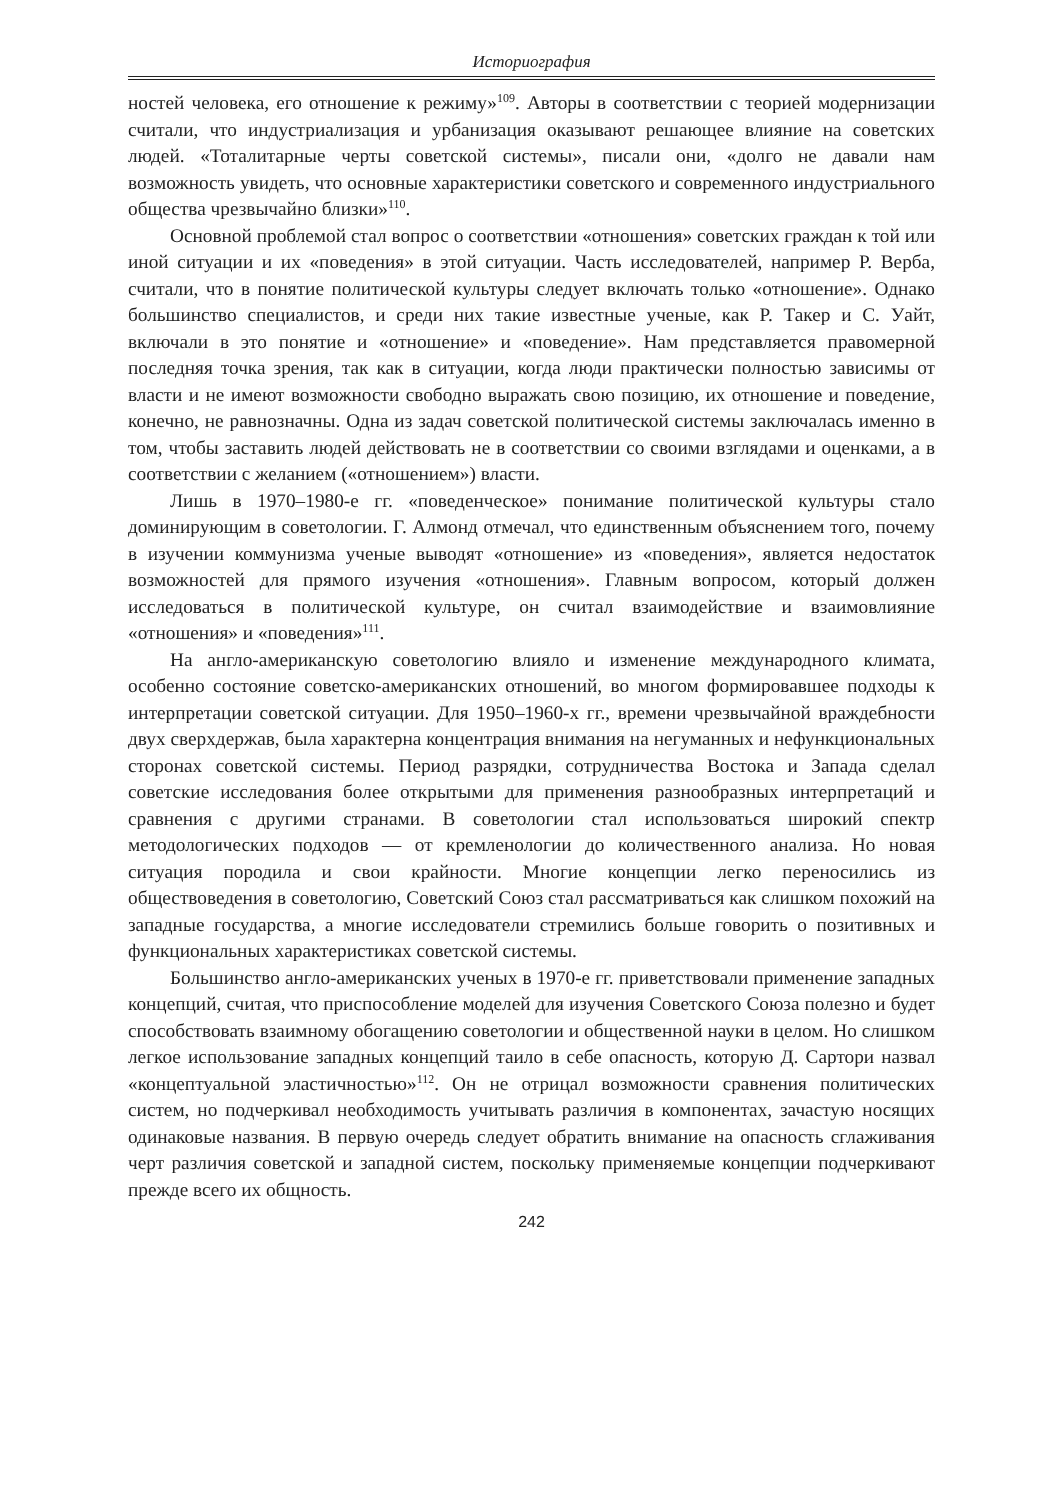Историография
ностей человека, его отношение к режиму»<sup>109</sup>. Авторы в соответствии с теорией модернизации считали, что индустриализация и урбанизация оказывают решающее влияние на советских людей. «Тоталитарные черты советской системы», писали они, «долго не давали нам возможность увидеть, что основные характеристики советского и современного индустриального общества чрезвычайно близки»<sup>110</sup>.
Основной проблемой стал вопрос о соответствии «отношения» советских граждан к той или иной ситуации и их «поведения» в этой ситуации. Часть исследователей, например Р. Верба, считали, что в понятие политической культуры следует включать только «отношение». Однако большинство специалистов, и среди них такие известные ученые, как Р. Такер и С. Уайт, включали в это понятие и «отношение» и «поведение». Нам представляется правомерной последняя точка зрения, так как в ситуации, когда люди практически полностью зависимы от власти и не имеют возможности свободно выражать свою позицию, их отношение и поведение, конечно, не равнозначны. Одна из задач советской политической системы заключалась именно в том, чтобы заставить людей действовать не в соответствии со своими взглядами и оценками, а в соответствии с желанием («отношением») власти.
Лишь в 1970–1980-е гг. «поведенческое» понимание политической культуры стало доминирующим в советологии. Г. Алмонд отмечал, что единственным объяснением того, почему в изучении коммунизма ученые выводят «отношение» из «поведения», является недостаток возможностей для прямого изучения «отношения». Главным вопросом, который должен исследоваться в политической культуре, он считал взаимодействие и взаимовлияние «отношения» и «поведения»<sup>111</sup>.
На англо-американскую советологию влияло и изменение международного климата, особенно состояние советско-американских отношений, во многом формировавшее подходы к интерпретации советской ситуации. Для 1950–1960-х гг., времени чрезвычайной враждебности двух сверхдержав, была характерна концентрация внимания на негуманных и нефункциональных сторонах советской системы. Период разрядки, сотрудничества Востока и Запада сделал советские исследования более открытыми для применения разнообразных интерпретаций и сравнения с другими странами. В советологии стал использоваться широкий спектр методологических подходов — от кремленологии до количественного анализа. Но новая ситуация породила и свои крайности. Многие концепции легко переносились из обществоведения в советологию, Советский Союз стал рассматриваться как слишком похожий на западные государства, а многие исследователи стремились больше говорить о позитивных и функциональных характеристиках советской системы.
Большинство англо-американских ученых в 1970-е гг. приветствовали применение западных концепций, считая, что приспособление моделей для изучения Советского Союза полезно и будет способствовать взаимному обогащению советологии и общественной науки в целом. Но слишком легкое использование западных концепций таило в себе опасность, которую Д. Сартори назвал «концептуальной эластичностью»<sup>112</sup>. Он не отрицал возможности сравнения политических систем, но подчеркивал необходимость учитывать различия в компонентах, зачастую носящих одинаковые названия. В первую очередь следует обратить внимание на опасность сглаживания черт различия советской и западной систем, поскольку применяемые концепции подчеркивают прежде всего их общность.
242